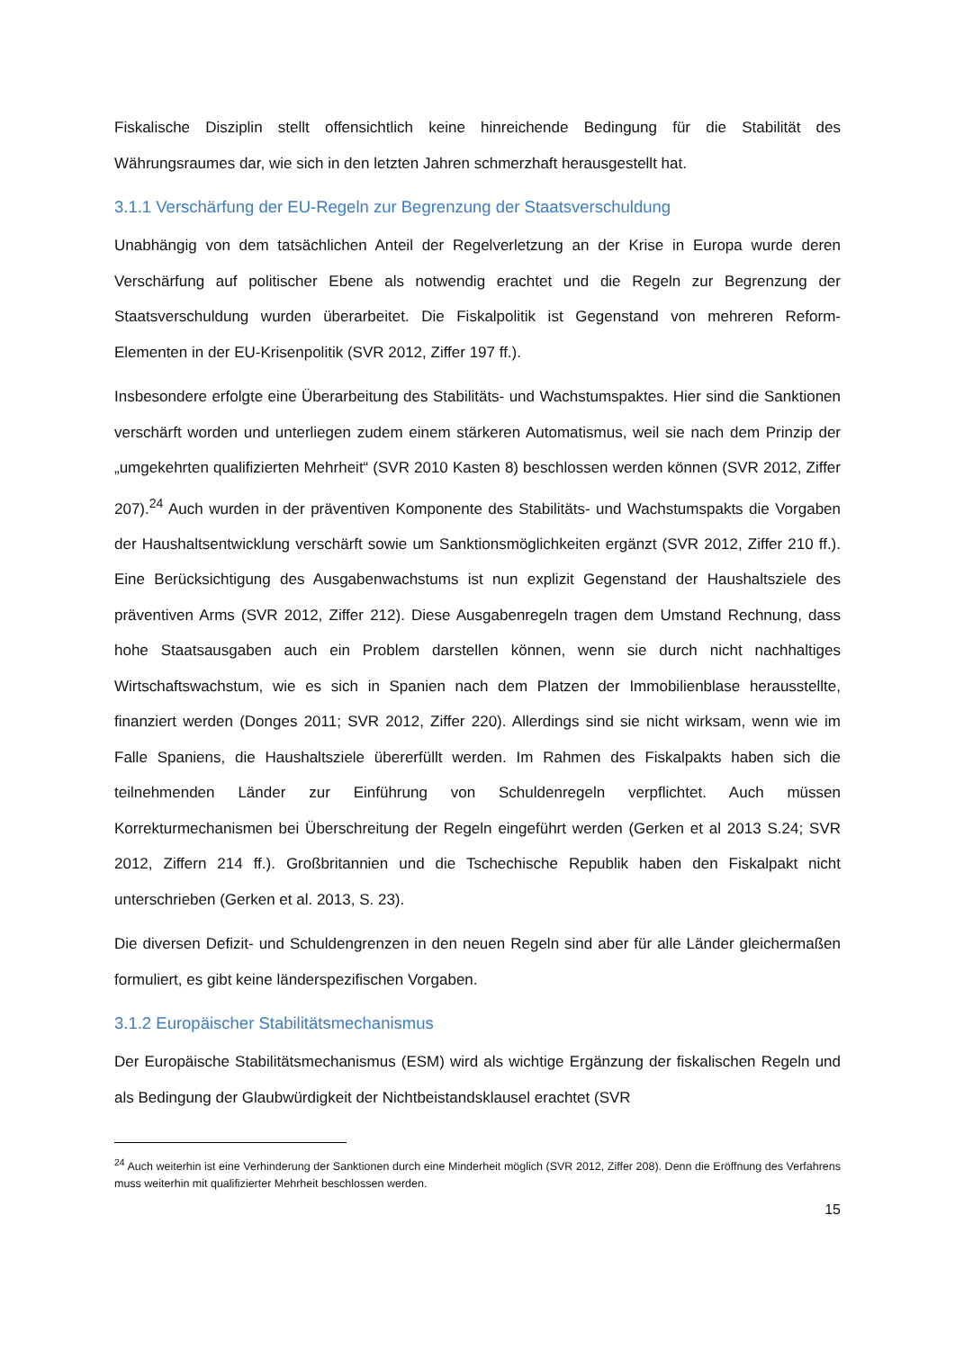Fiskalische Disziplin stellt offensichtlich keine hinreichende Bedingung für die Stabilität des Währungsraumes dar, wie sich in den letzten Jahren schmerzhaft herausgestellt hat.
3.1.1 Verschärfung der EU-Regeln zur Begrenzung der Staatsverschuldung
Unabhängig von dem tatsächlichen Anteil der Regelverletzung an der Krise in Europa wurde deren Verschärfung auf politischer Ebene als notwendig erachtet und die Regeln zur Begrenzung der Staatsverschuldung wurden überarbeitet. Die Fiskalpolitik ist Gegenstand von mehreren Reform-Elementen in der EU-Krisenpolitik (SVR 2012, Ziffer 197 ff.).
Insbesondere erfolgte eine Überarbeitung des Stabilitäts- und Wachstumspaktes. Hier sind die Sanktionen verschärft worden und unterliegen zudem einem stärkeren Automatismus, weil sie nach dem Prinzip der „umgekehrten qualifizierten Mehrheit“ (SVR 2010 Kasten 8) beschlossen werden können (SVR 2012, Ziffer 207).<sup>24</sup> Auch wurden in der präventiven Komponente des Stabilitäts- und Wachstumspakts die Vorgaben der Haushaltsentwicklung verschärft sowie um Sanktionsmöglichkeiten ergänzt (SVR 2012, Ziffer 210 ff.). Eine Berücksichtigung des Ausgabenwachstums ist nun explizit Gegenstand der Haushaltsziele des präventiven Arms (SVR 2012, Ziffer 212). Diese Ausgabenregeln tragen dem Umstand Rechnung, dass hohe Staatsausgaben auch ein Problem darstellen können, wenn sie durch nicht nachhaltiges Wirtschaftswachstum, wie es sich in Spanien nach dem Platzen der Immobilienblase herausstellte, finanziert werden (Donges 2011; SVR 2012, Ziffer 220). Allerdings sind sie nicht wirksam, wenn wie im Falle Spaniens, die Haushaltsziele übererfüllt werden. Im Rahmen des Fiskalpakts haben sich die teilnehmenden Länder zur Einführung von Schuldenregeln verpflichtet. Auch müssen Korrekturmechanismen bei Überschreitung der Regeln eingeführt werden (Gerken et al 2013 S.24; SVR 2012, Ziffern 214 ff.). Großbritannien und die Tschechische Republik haben den Fiskalpakt nicht unterschrieben (Gerken et al. 2013, S. 23).
Die diversen Defizit- und Schuldengrenzen in den neuen Regeln sind aber für alle Länder gleichermaßen formuliert, es gibt keine länderspezifischen Vorgaben.
3.1.2 Europäischer Stabilitätsmechanismus
Der Europäische Stabilitätsmechanismus (ESM) wird als wichtige Ergänzung der fiskalischen Regeln und als Bedingung der Glaubwürdigkeit der Nichtbeistandsklausel erachtet (SVR
<sup>24</sup> Auch weiterhin ist eine Verhinderung der Sanktionen durch eine Minderheit möglich (SVR 2012, Ziffer 208). Denn die Eröffnung des Verfahrens muss weiterhin mit qualifizierter Mehrheit beschlossen werden.
15